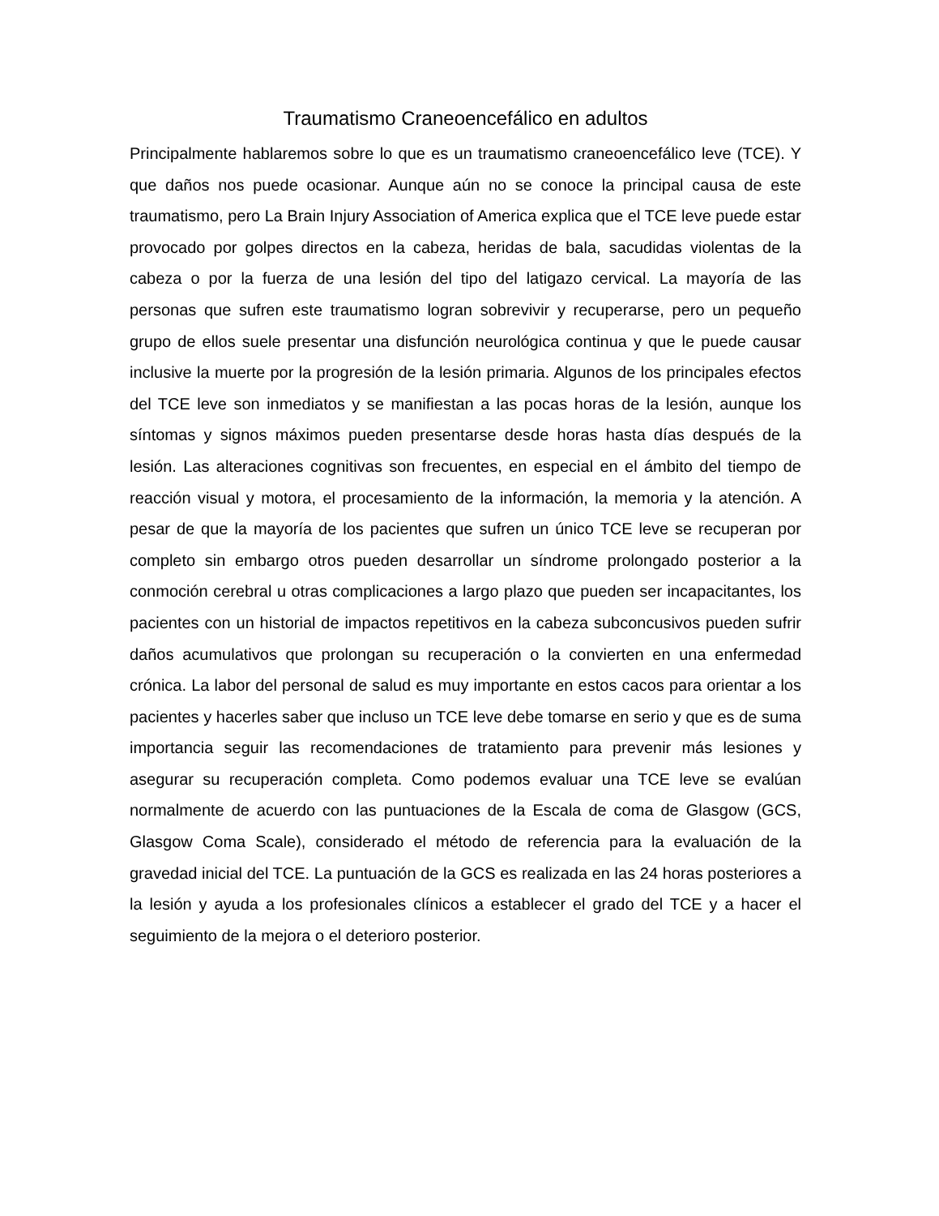Traumatismo Craneoencefálico en adultos
Principalmente hablaremos sobre lo que es un traumatismo craneoencefálico leve (TCE). Y que daños nos puede ocasionar. Aunque aún no se conoce la principal causa de este traumatismo, pero La Brain Injury Association of America explica que el TCE leve puede estar provocado por golpes directos en la cabeza, heridas de bala, sacudidas violentas de la cabeza o por la fuerza de una lesión del tipo del latigazo cervical. La mayoría de las personas que sufren este traumatismo logran sobrevivir y recuperarse, pero un pequeño grupo de ellos suele presentar una disfunción neurológica continua y que le puede causar inclusive la muerte por la progresión de la lesión primaria. Algunos de los principales efectos del TCE leve son inmediatos y se manifiestan a las pocas horas de la lesión, aunque los síntomas y signos máximos pueden presentarse desde horas hasta días después de la lesión. Las alteraciones cognitivas son frecuentes, en especial en el ámbito del tiempo de reacción visual y motora, el procesamiento de la información, la memoria y la atención. A pesar de que la mayoría de los pacientes que sufren un único TCE leve se recuperan por completo sin embargo otros pueden desarrollar un síndrome prolongado posterior a la conmoción cerebral u otras complicaciones a largo plazo que pueden ser incapacitantes, los pacientes con un historial de impactos repetitivos en la cabeza subconcusivos pueden sufrir daños acumulativos que prolongan su recuperación o la convierten en una enfermedad crónica. La labor del personal de salud es muy importante en estos cacos para orientar a los pacientes y hacerles saber que incluso un TCE leve debe tomarse en serio y que es de suma importancia seguir las recomendaciones de tratamiento para prevenir más lesiones y asegurar su recuperación completa. Como podemos evaluar una TCE leve se evalúan normalmente de acuerdo con las puntuaciones de la Escala de coma de Glasgow (GCS, Glasgow Coma Scale), considerado el método de referencia para la evaluación de la gravedad inicial del TCE. La puntuación de la GCS es realizada en las 24 horas posteriores a la lesión y ayuda a los profesionales clínicos a establecer el grado del TCE y a hacer el seguimiento de la mejora o el deterioro posterior.